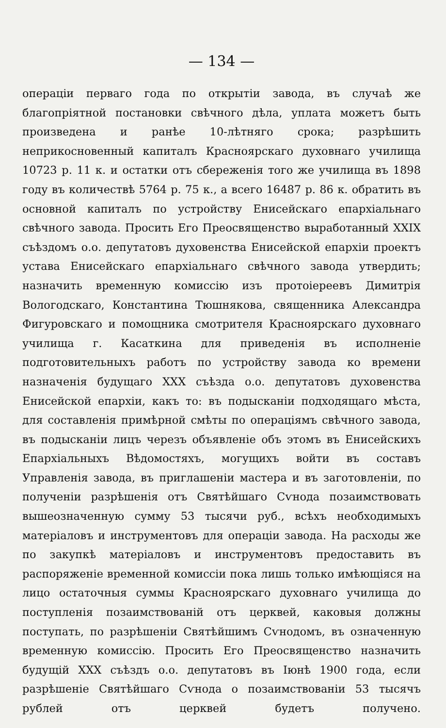— 134 —
операціи перваго года по открытіи завода, въ случаѣ же благопріятной постановки свѣчного дѣла, уплата можетъ быть произведена и ранѣе 10-лѣтняго срока; разрѣшить неприкосновенный капиталъ Красноярскаго духовнаго училища 10723 р. 11 к. и остатки отъ сбереженія того же училища въ 1898 году въ количествѣ 5764 р. 75 к., а всего 16487 р. 86 к. обратить въ основной капиталъ по устройству Енисейскаго епархіальнаго свѣчного завода. Просить Его Преосвященство выработанный XXIX съѣздомъ о.о. депутатовъ духовенства Енисейской епархіи проектъ устава Енисейскаго епархіальнаго свѣчного завода утвердить; назначить временную комиссію изъ протоіереевъ Димитрія Вологодскаго, Константина Тюшнякова, священника Александра Фигуровскаго и помощника смотрителя Красноярскаго духовнаго училища г. Касаткина для приведенія въ исполненіе подготовительныхъ работъ по устройству завода ко времени назначенія будущаго XXX съѣзда о.о. депутатовъ духовенства Енисейской епархіи, какъ то: въ подысканіи подходящаго мѣста, для составленія примѣрной смѣты по операціямъ свѣчного завода, въ подысканіи лицъ черезъ объявленіе объ этомъ въ Енисейскихъ Епархіальныхъ Вѣдомостяхъ, могущихъ войти въ составъ Управленія завода, въ приглашеніи мастера и въ заготовленіи, по полученіи разрѣшенія отъ Святѣйшаго Сѵнода позаимствовать вышеозначенную сумму 53 тысячи руб., всѣхъ необходимыхъ матеріаловъ и инструментовъ для операціи завода. На расходы же по закупкѣ матеріаловъ и инструментовъ предоставить въ распоряженіе временной комиссіи пока лишь только имѣющіяся на лицо остаточныя суммы Красноярскаго духовнаго училища до поступленія позаимствованій отъ церквей, каковыя должны поступать, по разрѣшеніи Святѣйшимъ Сѵнодомъ, въ означенную временную комиссію. Просить Его Преосвященство назначить будущій XXX съѣздъ о.о. депутатовъ въ Іюнѣ 1900 года, если разрѣшеніе Святѣйшаго Сѵнода о позаимствованіи 53 тысячъ рублей отъ церквей будетъ получено.